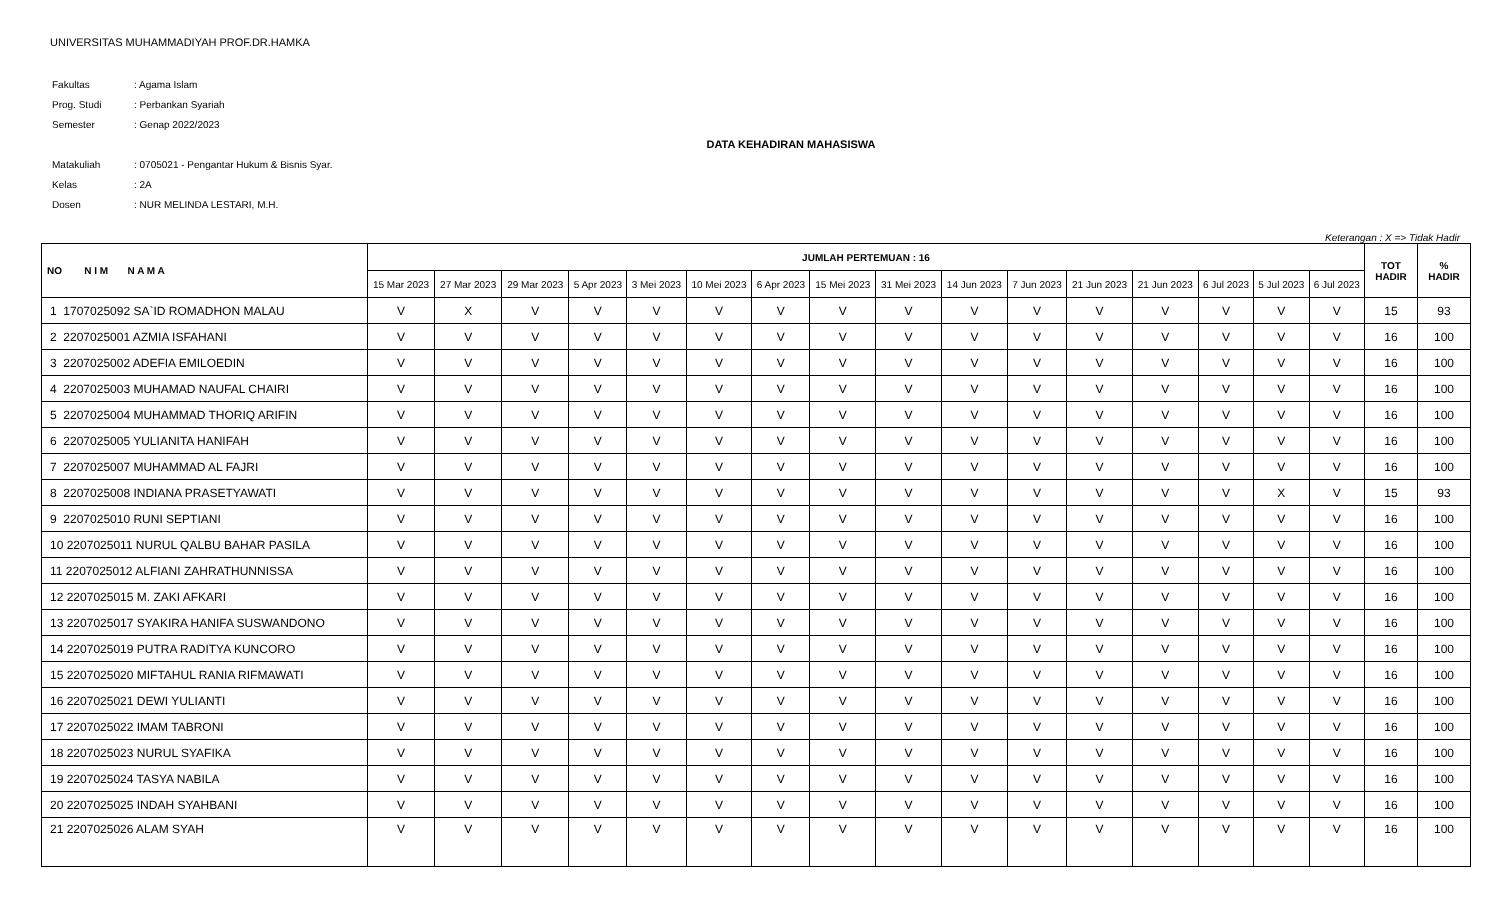UNIVERSITAS MUHAMMADIYAH PROF.DR.HAMKA
| Fakultas | : Agama Islam |
| Prog. Studi | : Perbankan Syariah |
| Semester | : Genap 2022/2023 |
| Matakuliah | : 0705021 - Pengantar Hukum & Bisnis Syar. |
| Kelas | : 2A |
| Dosen | : NUR MELINDA LESTARI, M.H. |
DATA KEHADIRAN MAHASISWA
Keterangan : X => Tidak Hadir
| NO N I M N A M A | JUMLAH PERTEMUAN : 16 | | | | | | | | | | | | | | | | TOT HADIR | % HADIR |
| --- | --- | --- | --- | --- | --- | --- | --- | --- | --- | --- | --- | --- | --- | --- | --- | --- | --- | --- |
| | 15 Mar 2023 | 27 Mar 2023 | 29 Mar 2023 | 5 Apr 2023 | 3 Mei 2023 | 10 Mei 2023 | 6 Apr 2023 | 15 Mei 2023 | 31 Mei 2023 | 14 Jun 2023 | 7 Jun 2023 | 21 Jun 2023 | 21 Jun 2023 | 6 Jul 2023 | 5 Jul 2023 | 6 Jul 2023 | | |
| 1 1707025092 SA`ID ROMADHON MALAU | V | X | V | V | V | V | V | V | V | V | V | V | V | V | V | V | 15 | 93 |
| 2 2207025001 AZMIA ISFAHANI | V | V | V | V | V | V | V | V | V | V | V | V | V | V | V | V | 16 | 100 |
| 3 2207025002 ADEFIA EMILOEDIN | V | V | V | V | V | V | V | V | V | V | V | V | V | V | V | V | 16 | 100 |
| 4 2207025003 MUHAMAD NAUFAL CHAIRI | V | V | V | V | V | V | V | V | V | V | V | V | V | V | V | V | 16 | 100 |
| 5 2207025004 MUHAMMAD THORIQ ARIFIN | V | V | V | V | V | V | V | V | V | V | V | V | V | V | V | V | 16 | 100 |
| 6 2207025005 YULIANITA HANIFAH | V | V | V | V | V | V | V | V | V | V | V | V | V | V | V | V | 16 | 100 |
| 7 2207025007 MUHAMMAD AL FAJRI | V | V | V | V | V | V | V | V | V | V | V | V | V | V | V | V | 16 | 100 |
| 8 2207025008 INDIANA PRASETYAWATI | V | V | V | V | V | V | V | V | V | V | V | V | V | V | X | V | 15 | 93 |
| 9 2207025010 RUNI SEPTIANI | V | V | V | V | V | V | V | V | V | V | V | V | V | V | V | V | 16 | 100 |
| 10 2207025011 NURUL QALBU BAHAR PASILA | V | V | V | V | V | V | V | V | V | V | V | V | V | V | V | V | 16 | 100 |
| 11 2207025012 ALFIANI ZAHRATHUNNISSA | V | V | V | V | V | V | V | V | V | V | V | V | V | V | V | V | 16 | 100 |
| 12 2207025015 M. ZAKI AFKARI | V | V | V | V | V | V | V | V | V | V | V | V | V | V | V | V | 16 | 100 |
| 13 2207025017 SYAKIRA HANIFA SUSWANDONO | V | V | V | V | V | V | V | V | V | V | V | V | V | V | V | V | 16 | 100 |
| 14 2207025019 PUTRA RADITYA KUNCORO | V | V | V | V | V | V | V | V | V | V | V | V | V | V | V | V | 16 | 100 |
| 15 2207025020 MIFTAHUL RANIA RIFMAWATI | V | V | V | V | V | V | V | V | V | V | V | V | V | V | V | V | 16 | 100 |
| 16 2207025021 DEWI YULIANTI | V | V | V | V | V | V | V | V | V | V | V | V | V | V | V | V | 16 | 100 |
| 17 2207025022 IMAM TABRONI | V | V | V | V | V | V | V | V | V | V | V | V | V | V | V | V | 16 | 100 |
| 18 2207025023 NURUL SYAFIKA | V | V | V | V | V | V | V | V | V | V | V | V | V | V | V | V | 16 | 100 |
| 19 2207025024 TASYA NABILA | V | V | V | V | V | V | V | V | V | V | V | V | V | V | V | V | 16 | 100 |
| 20 2207025025 INDAH SYAHBANI | V | V | V | V | V | V | V | V | V | V | V | V | V | V | V | V | 16 | 100 |
| 21 2207025026 ALAM SYAH | V | V | V | V | V | V | V | V | V | V | V | V | V | V | V | V | 16 | 100 |